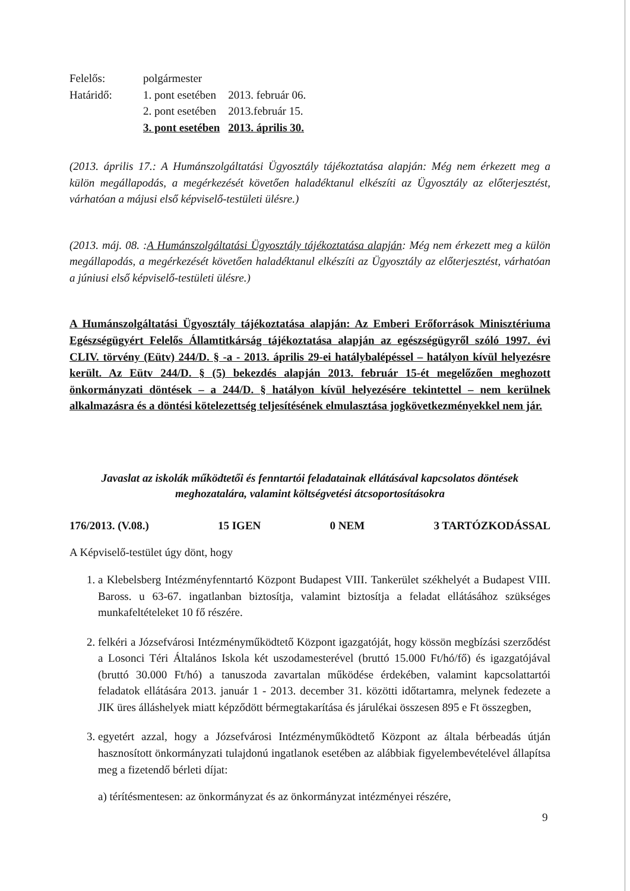| Felelős: | polgármester | |
| Határidő: | 1. pont esetében | 2013. február 06. |
| | 2. pont esetében | 2013.február 15. |
| | 3. pont esetében | 2013. április 30. |
(2013. április 17.: A Humánszolgáltatási Ügyosztály tájékoztatása alapján: Még nem érkezett meg a külön megállapodás, a megérkezését követően haladéktanul elkészíti az Ügyosztály az előterjesztést, várhatóan a májusi első képviselő-testületi ülésre.)
(2013. máj. 08. :A Humánszolgáltatási Ügyosztály tájékoztatása alapján: Még nem érkezett meg a külön megállapodás, a megérkezését követően haladéktanul elkészíti az Ügyosztály az előterjesztést, várhatóan a júniusi első képviselő-testületi ülésre.)
A Humánszolgáltatási Ügyosztály tájékoztatása alapján: Az Emberi Erőforrások Minisztériuma Egészségügyért Felelős Államtitkárság tájékoztatása alapján az egészségügyről szóló 1997. évi CLIV. törvény (Eütv) 244/D. § -a - 2013. április 29-ei hatálybalépéssel – hatályon kívül helyezésre került. Az Eütv 244/D. § (5) bekezdés alapján 2013. február 15-ét megelőzően meghozott önkormányzati döntések – a 244/D. § hatályon kívül helyezésére tekintettel – nem kerülnek alkalmazásra és a döntési kötelezettség teljesítésének elmulasztása jogkövetkezményekkel nem jár.
Javaslat az iskolák működtetői és fenntartói feladatainak ellátásával kapcsolatos döntések meghozatalára, valamint költségvetési átcsoportosításokra
176/2013. (V.08.) 15 IGEN 0 NEM 3 TARTÓZKODÁSSAL
A Képviselő-testület úgy dönt, hogy
1. a Klebelsberg Intézményfenntartó Központ Budapest VIII. Tankerület székhelyét a Budapest VIII. Baross. u 63-67. ingatlanban biztosítja, valamint biztosítja a feladat ellátásához szükséges munkafeltételeket 10 fő részére.
2. felkéri a Józsefvárosi Intézményműködtető Központ igazgatóját, hogy kössön megbízási szerződést a Losonci Téri Általános Iskola két uszodamesterével (bruttó 15.000 Ft/hó/fő) és igazgatójával (bruttó 30.000 Ft/hó) a tanuszoda zavartalan működése érdekében, valamint kapcsolattartói feladatok ellátására 2013. január 1 - 2013. december 31. közötti időtartamra, melynek fedezete a JIK üres álláshelyek miatt képződött bérmegtakarítása és járulékai összesen 895 e Ft összegben,
3. egyetért azzal, hogy a Józsefvárosi Intézményműködtető Központ az általa bérbeadás útján hasznosított önkormányzati tulajdonú ingatlanok esetében az alábbiak figyelembevételével állapítsa meg a fizetendő bérleti díjat:
a) térítésmentesen: az önkormányzat és az önkormányzat intézményei részére,
9